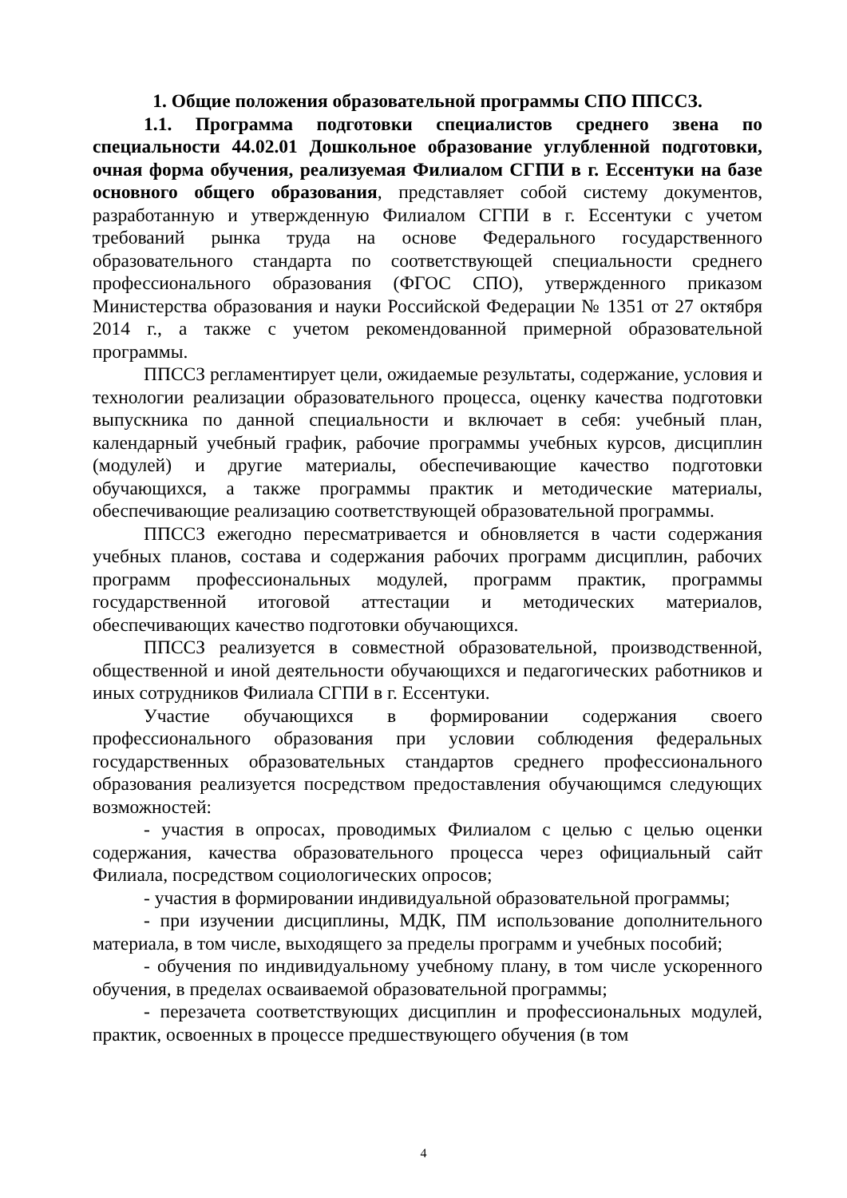1. Общие положения образовательной программы СПО ППССЗ.
1.1. Программа подготовки специалистов среднего звена по специальности 44.02.01 Дошкольное образование углубленной подготовки, очная форма обучения, реализуемая Филиалом СГПИ в г. Ессентуки на базе основного общего образования, представляет собой систему документов, разработанную и утвержденную Филиалом СГПИ в г. Ессентуки с учетом требований рынка труда на основе Федерального государственного образовательного стандарта по соответствующей специальности среднего профессионального образования (ФГОС СПО), утвержденного приказом Министерства образования и науки Российской Федерации № 1351 от 27 октября 2014 г., а также с учетом рекомендованной примерной образовательной программы.
ППССЗ регламентирует цели, ожидаемые результаты, содержание, условия и технологии реализации образовательного процесса, оценку качества подготовки выпускника по данной специальности и включает в себя: учебный план, календарный учебный график, рабочие программы учебных курсов, дисциплин (модулей) и другие материалы, обеспечивающие качество подготовки обучающихся, а также программы практик и методические материалы, обеспечивающие реализацию соответствующей образовательной программы.
ППССЗ ежегодно пересматривается и обновляется в части содержания учебных планов, состава и содержания рабочих программ дисциплин, рабочих программ профессиональных модулей, программ практик, программы государственной итоговой аттестации и методических материалов, обеспечивающих качество подготовки обучающихся.
ППССЗ реализуется в совместной образовательной, производственной, общественной и иной деятельности обучающихся и педагогических работников и иных сотрудников Филиала СГПИ в г. Ессентуки.
Участие обучающихся в формировании содержания своего профессионального образования при условии соблюдения федеральных государственных образовательных стандартов среднего профессионального образования реализуется посредством предоставления обучающимся следующих возможностей:
- участия в опросах, проводимых Филиалом с целью с целью оценки содержания, качества образовательного процесса через официальный сайт Филиала, посредством социологических опросов;
- участия в формировании индивидуальной образовательной программы;
- при изучении дисциплины, МДК, ПМ использование дополнительного материала, в том числе, выходящего за пределы программ и учебных пособий;
- обучения по индивидуальному учебному плану, в том числе ускоренного обучения, в пределах осваиваемой образовательной программы;
- перезачета соответствующих дисциплин и профессиональных модулей, практик, освоенных в процессе предшествующего обучения (в том
4